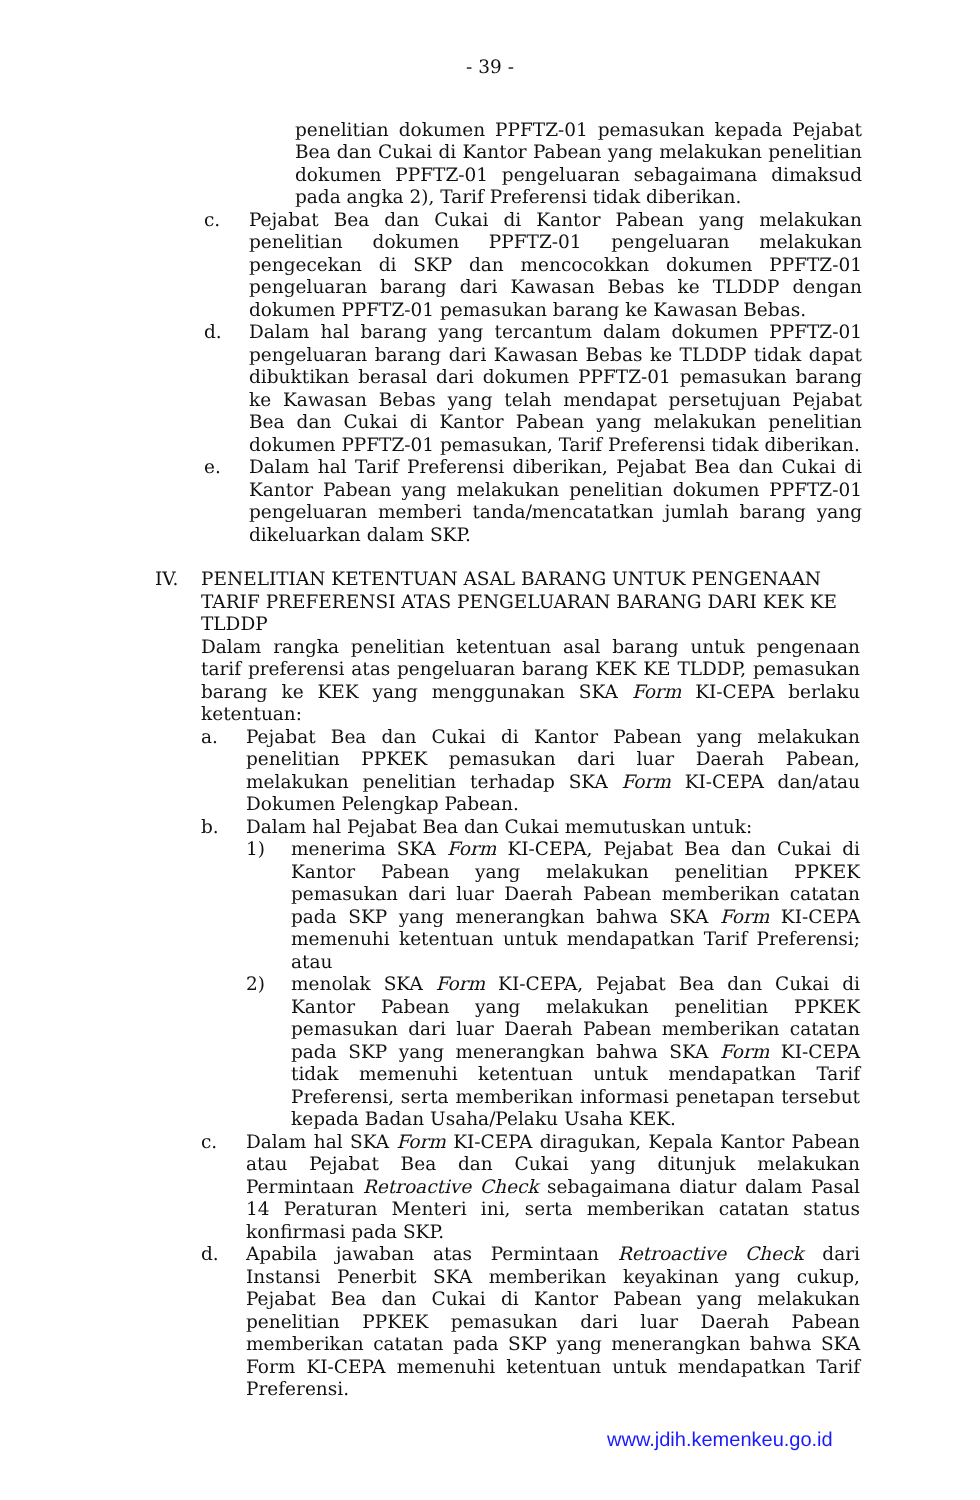- 39 -
penelitian dokumen PPFTZ-01 pemasukan kepada Pejabat Bea dan Cukai di Kantor Pabean yang melakukan penelitian dokumen PPFTZ-01 pengeluaran sebagaimana dimaksud pada angka 2), Tarif Preferensi tidak diberikan.
c. Pejabat Bea dan Cukai di Kantor Pabean yang melakukan penelitian dokumen PPFTZ-01 pengeluaran melakukan pengecekan di SKP dan mencocokkan dokumen PPFTZ-01 pengeluaran barang dari Kawasan Bebas ke TLDDP dengan dokumen PPFTZ-01 pemasukan barang ke Kawasan Bebas.
d. Dalam hal barang yang tercantum dalam dokumen PPFTZ-01 pengeluaran barang dari Kawasan Bebas ke TLDDP tidak dapat dibuktikan berasal dari dokumen PPFTZ-01 pemasukan barang ke Kawasan Bebas yang telah mendapat persetujuan Pejabat Bea dan Cukai di Kantor Pabean yang melakukan penelitian dokumen PPFTZ-01 pemasukan, Tarif Preferensi tidak diberikan.
e. Dalam hal Tarif Preferensi diberikan, Pejabat Bea dan Cukai di Kantor Pabean yang melakukan penelitian dokumen PPFTZ-01 pengeluaran memberi tanda/mencatatkan jumlah barang yang dikeluarkan dalam SKP.
IV. PENELITIAN KETENTUAN ASAL BARANG UNTUK PENGENAAN TARIF PREFERENSI ATAS PENGELUARAN BARANG DARI KEK KE TLDDP
Dalam rangka penelitian ketentuan asal barang untuk pengenaan tarif preferensi atas pengeluaran barang KEK KE TLDDP, pemasukan barang ke KEK yang menggunakan SKA Form KI-CEPA berlaku ketentuan:
a. Pejabat Bea dan Cukai di Kantor Pabean yang melakukan penelitian PPKEK pemasukan dari luar Daerah Pabean, melakukan penelitian terhadap SKA Form KI-CEPA dan/atau Dokumen Pelengkap Pabean.
b. Dalam hal Pejabat Bea dan Cukai memutuskan untuk:
1) menerima SKA Form KI-CEPA, Pejabat Bea dan Cukai di Kantor Pabean yang melakukan penelitian PPKEK pemasukan dari luar Daerah Pabean memberikan catatan pada SKP yang menerangkan bahwa SKA Form KI-CEPA memenuhi ketentuan untuk mendapatkan Tarif Preferensi; atau
2) menolak SKA Form KI-CEPA, Pejabat Bea dan Cukai di Kantor Pabean yang melakukan penelitian PPKEK pemasukan dari luar Daerah Pabean memberikan catatan pada SKP yang menerangkan bahwa SKA Form KI-CEPA tidak memenuhi ketentuan untuk mendapatkan Tarif Preferensi, serta memberikan informasi penetapan tersebut kepada Badan Usaha/Pelaku Usaha KEK.
c. Dalam hal SKA Form KI-CEPA diragukan, Kepala Kantor Pabean atau Pejabat Bea dan Cukai yang ditunjuk melakukan Permintaan Retroactive Check sebagaimana diatur dalam Pasal 14 Peraturan Menteri ini, serta memberikan catatan status konfirmasi pada SKP.
d. Apabila jawaban atas Permintaan Retroactive Check dari Instansi Penerbit SKA memberikan keyakinan yang cukup, Pejabat Bea dan Cukai di Kantor Pabean yang melakukan penelitian PPKEK pemasukan dari luar Daerah Pabean memberikan catatan pada SKP yang menerangkan bahwa SKA Form KI-CEPA memenuhi ketentuan untuk mendapatkan Tarif Preferensi.
www.jdih.kemenkeu.go.id